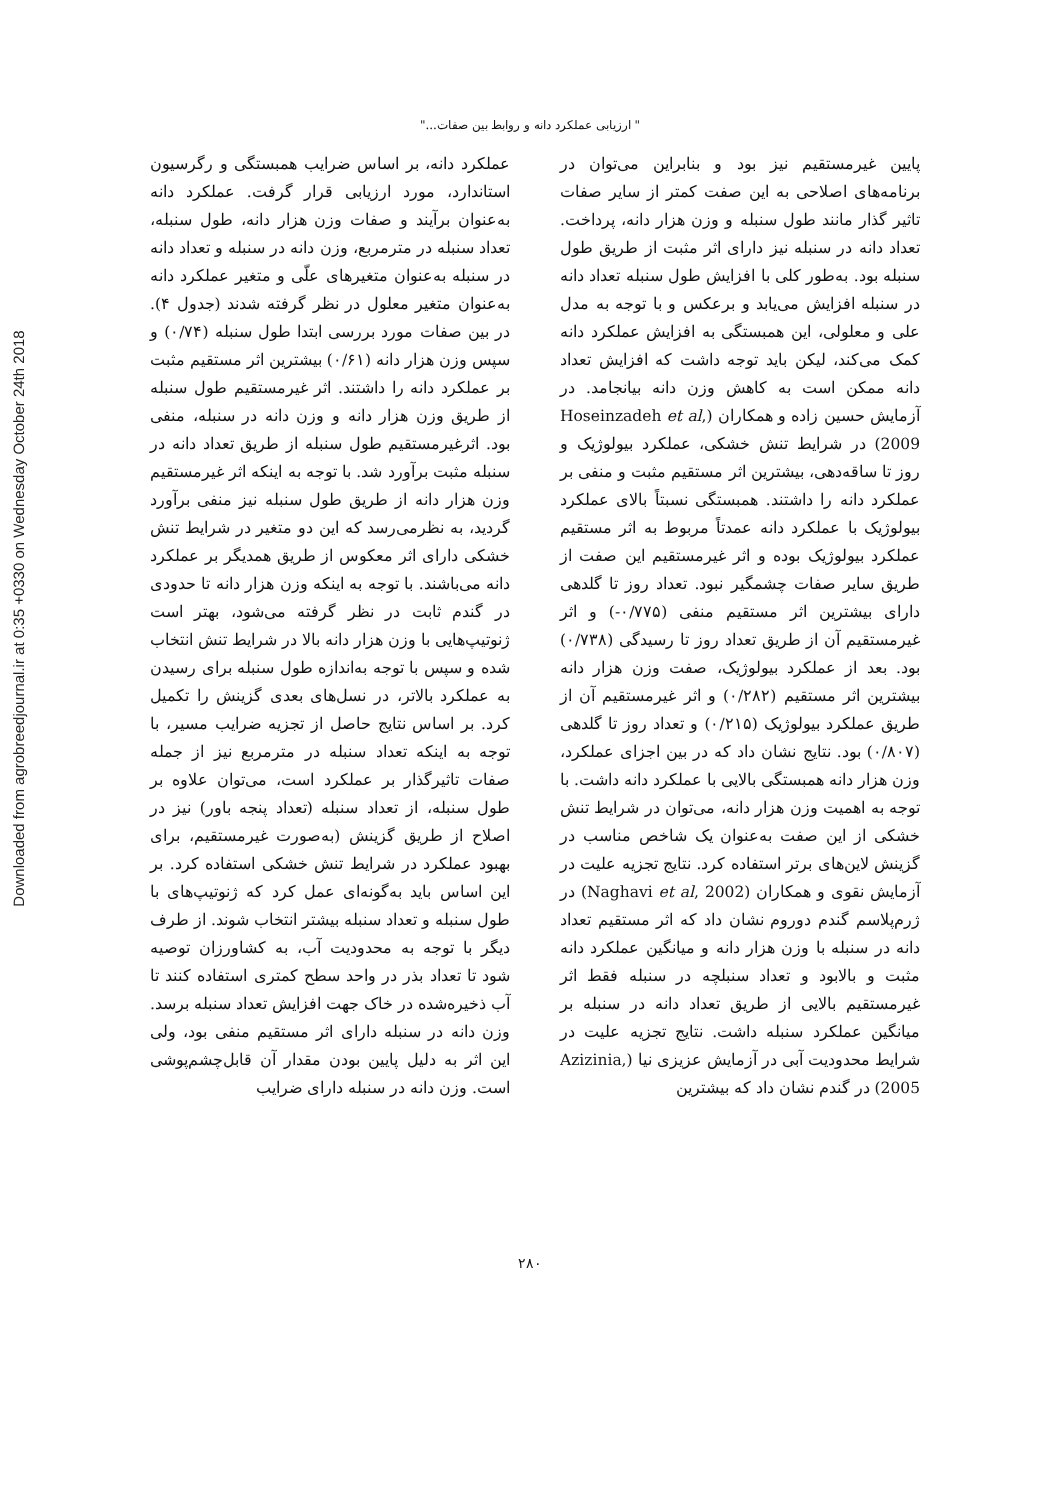" ارزیابی عملکرد دانه و روابط بین صفات..."
عملکرد دانه، بر اساس ضرایب همبستگی و رگرسیون استاندارد، مورد ارزیابی قرار گرفت. عملکرد دانه به‌عنوان برآیند و صفات وزن هزار دانه، طول سنبله، تعداد سنبله در مترمربع، وزن دانه در سنبله و تعداد دانه در سنبله به‌عنوان متغیرهای علّی و متغیر عملکرد دانه به‌عنوان متغیر معلول در نظر گرفته شدند (جدول ۴). در بین صفات مورد بررسی ابتدا طول سنبله (۰/۷۴) و سپس وزن هزار دانه (۰/۶۱) بیشترین اثر مستقیم مثبت بر عملکرد دانه را داشتند. اثر غیرمستقیم طول سنبله از طریق وزن هزار دانه و وزن دانه در سنبله، منفی بود. اثرغیرمستقیم طول سنبله از طریق تعداد دانه در سنبله مثبت برآورد شد. با توجه به اینکه اثر غیرمستقیم وزن هزار دانه از طریق طول سنبله نیز منفی برآورد گردید، به نظرمی‌رسد که این دو متغیر در شرایط تنش خشکی دارای اثر معکوس از طریق همدیگر بر عملکرد دانه می‌باشند. با توجه به اینکه وزن هزار دانه تا حدودی در گندم ثابت در نظر گرفته می‌شود، بهتر است ژنوتیپ‌هایی با وزن هزار دانه بالا در شرایط تنش انتخاب شده و سپس با توجه به‌اندازه طول سنبله برای رسیدن به عملکرد بالاتر، در نسل‌های بعدی گزینش را تکمیل کرد. بر اساس نتایج حاصل از تجزیه ضرایب مسیر، با توجه به اینکه تعداد سنبله در مترمربع نیز از جمله صفات تاثیرگذار بر عملکرد است، می‌توان علاوه بر طول سنبله، از تعداد سنبله (تعداد پنجه باور) نیز در اصلاح از طریق گزینش (به‌صورت غیرمستقیم، برای بهبود عملکرد در شرایط تنش خشکی استفاده کرد. بر این اساس باید به‌گونه‌ای عمل کرد که ژنوتیپ‌های با طول سنبله و تعداد سنبله بیشتر انتخاب شوند. از طرف دیگر با توجه به محدودیت آب، به کشاورزان توصیه شود تا تعداد بذر در واحد سطح کمتری استفاده کنند تا آب ذخیره‌شده در خاک جهت افزایش تعداد سنبله برسد. وزن دانه در سنبله دارای اثر مستقیم منفی بود، ولی این اثر به دلیل پایین بودن مقدار آن قابل‌چشم‌پوشی است. وزن دانه در سنبله دارای ضرایب
پایین غیرمستقیم نیز بود و بنابراین می‌توان در برنامه‌های اصلاحی به این صفت کمتر از سایر صفات تاثیر گذار مانند طول سنبله و وزن هزار دانه، پرداخت. تعداد دانه در سنبله نیز دارای اثر مثبت از طریق طول سنبله بود. به‌طور کلی با افزایش طول سنبله تعداد دانه در سنبله افزایش می‌یابد و برعکس و با توجه به مدل علی و معلولی، این همبستگی به افزایش عملکرد دانه کمک می‌کند، لیکن باید توجه داشت که افزایش تعداد دانه ممکن است به کاهش وزن دانه بیانجامد. در آزمایش حسین زاده و همکاران (Hoseinzadeh et al, 2009) در شرایط تنش خشکی، عملکرد بیولوژیک و روز تا ساقه‌دهی، بیشترین اثر مستقیم مثبت و منفی بر عملکرد دانه را داشتند. همبستگی نسبتاً بالای عملکرد بیولوژیک با عملکرد دانه عمدتاً مربوط به اثر مستقیم عملکرد بیولوژیک بوده و اثر غیرمستقیم این صفت از طریق سایر صفات چشمگیر نبود. تعداد روز تا گلدهی دارای بیشترین اثر مستقیم منفی (۰/۷۷۵-) و اثر غیرمستقیم آن از طریق تعداد روز تا رسیدگی (۰/۷۳۸) بود. بعد از عملکرد بیولوژیک، صفت وزن هزار دانه بیشترین اثر مستقیم (۰/۲۸۲) و اثر غیرمستقیم آن از طریق عملکرد بیولوژیک (۰/۲۱۵) و تعداد روز تا گلدهی (۰/۸۰۷) بود. نتایج نشان داد که در بین اجزای عملکرد، وزن هزار دانه همبستگی بالایی با عملکرد دانه داشت. با توجه به اهمیت وزن هزار دانه، می‌توان در شرایط تنش خشکی از این صفت به‌عنوان یک شاخص مناسب در گزینش لاین‌های برتر استفاده کرد. نتایج تجزیه علیت در آزمایش نقوی و همکاران (Naghavi et al, 2002) در ژرم‌پلاسم گندم دوروم نشان داد که اثر مستقیم تعداد دانه در سنبله با وزن هزار دانه و میانگین عملکرد دانه مثبت و بالابود و تعداد سنبلچه در سنبله فقط اثر غیرمستقیم بالایی از طریق تعداد دانه در سنبله بر میانگین عملکرد سنبله داشت. نتایج تجزیه علیت در شرایط محدودیت آبی در آزمایش عزیزی نیا (Azizinia, 2005) در گندم نشان داد که بیشترین
۲۸۰
Downloaded from agrobreedjournal.ir at 0:35 +0330 on Wednesday October 24th 2018